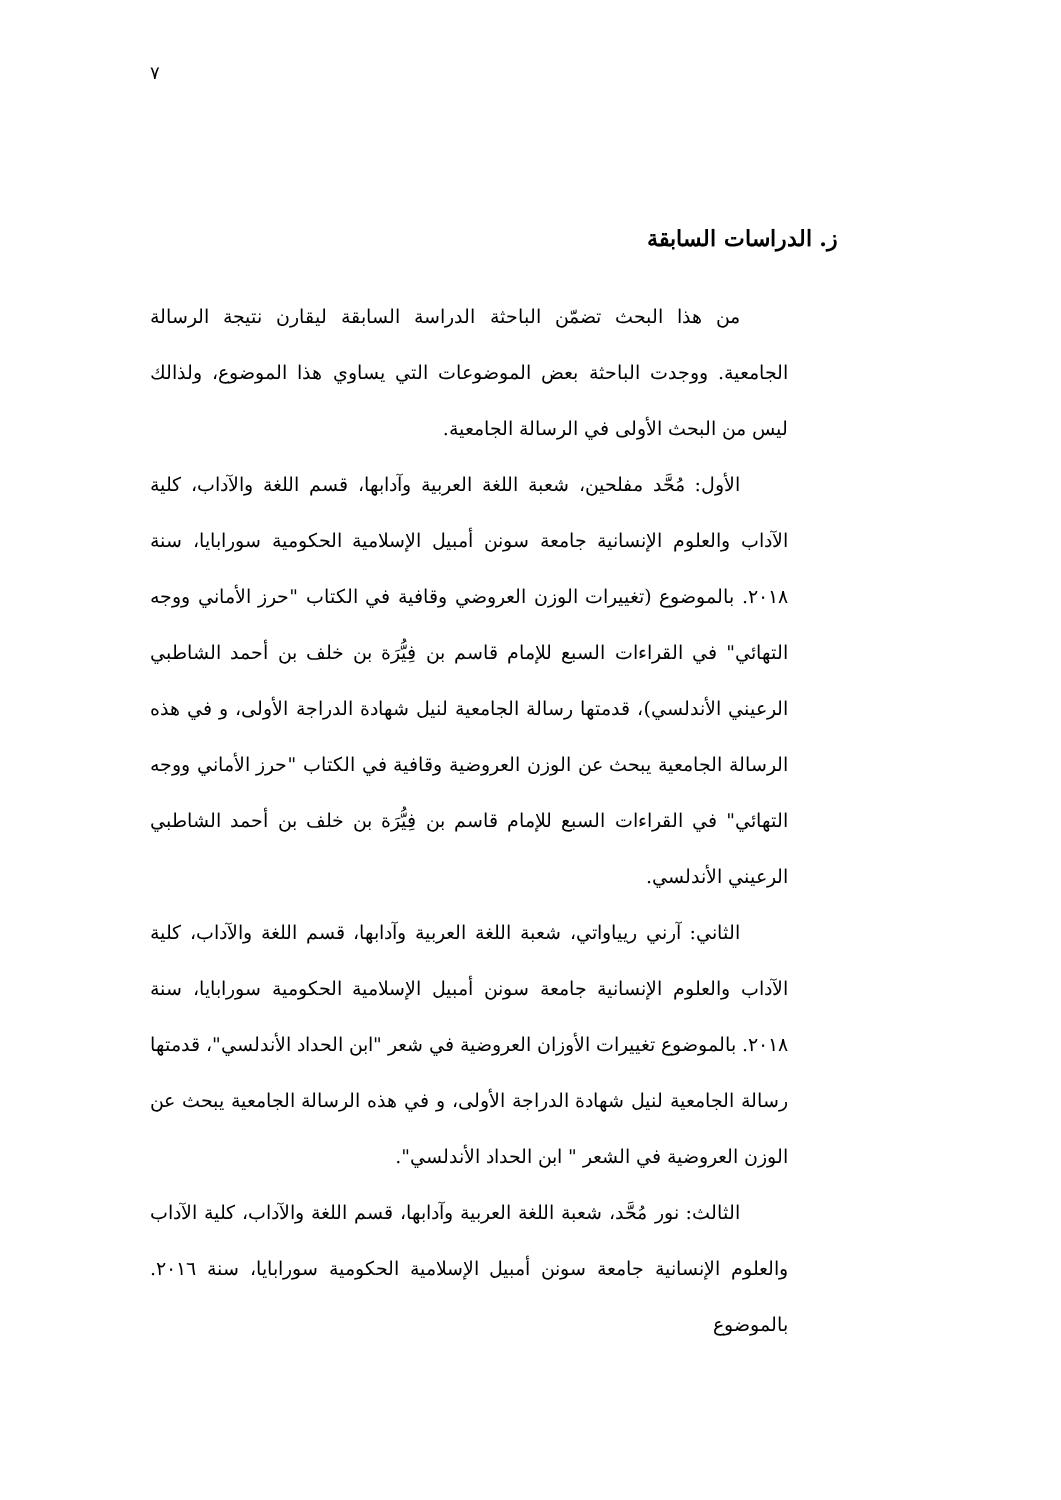٧
ز. الدراسات السابقة
من هذا البحث تضمّن الباحثة الدراسة السابقة ليقارن نتيجة الرسالة الجامعية. ووجدت الباحثة بعض الموضوعات التي يساوي هذا الموضوع، ولذالك ليس من البحث الأولى في الرسالة الجامعية.
الأول: مُحَّد مفلحين، شعبة اللغة العربية وآدابها، قسم اللغة والآداب، كلية الآداب والعلوم الإنسانية جامعة سونن أمبيل الإسلامية الحكومية سورابايا، سنة ٢٠١٨. بالموضوع (تغييرات الوزن العروضي وقافية في الكتاب "حرز الأماني ووجه التهائي" في القراءات السبع للإمام قاسم بن فِيُّرَة بن خلف بن أحمد الشاطبي الرعيني الأندلسي)، قدمتها رسالة الجامعية لنيل شهادة الدراجة الأولى، و في هذه الرسالة الجامعية يبحث عن الوزن العروضية وقافية في الكتاب "حرز الأماني ووجه التهائي" في القراءات السبع للإمام قاسم بن فِيُّرَة بن خلف بن أحمد الشاطبي الرعيني الأندلسي.
الثاني: آرني ريياواتي، شعبة اللغة العربية وآدابها، قسم اللغة والآداب، كلية الآداب والعلوم الإنسانية جامعة سونن أمبيل الإسلامية الحكومية سورابايا، سنة ٢٠١٨. بالموضوع تغييرات الأوزان العروضية في شعر "ابن الحداد الأندلسي"، قدمتها رسالة الجامعية لنيل شهادة الدراجة الأولى، و في هذه الرسالة الجامعية يبحث عن الوزن العروضية في الشعر " ابن الحداد الأندلسي".
الثالث: نور مُحَّد، شعبة اللغة العربية وآدابها، قسم اللغة والآداب، كلية الآداب والعلوم الإنسانية جامعة سونن أمبيل الإسلامية الحكومية سورابايا، سنة ٢٠١٦. بالموضوع